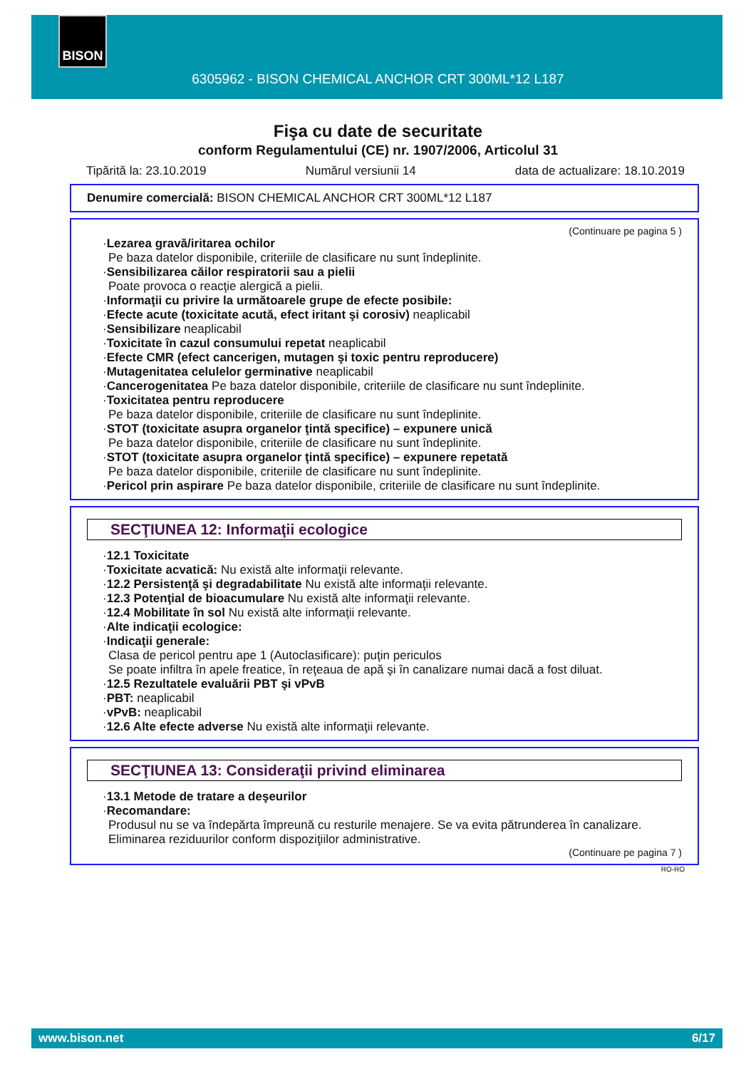BISON
6305962 - BISON CHEMICAL ANCHOR CRT 300ML*12 L187
Fişa cu date de securitate
conform Regulamentului (CE) nr. 1907/2006, Articolul 31
Tipărită la: 23.10.2019 Numărul versiunii 14 data de actualizare: 18.10.2019
Denumire comercială: BISON CHEMICAL ANCHOR CRT 300ML*12 L187
(Continuare pe pagina 5 )
·Lezarea gravă/iritarea ochilor
Pe baza datelor disponibile, criteriile de clasificare nu sunt îndeplinite.
·Sensibilizarea căilor respiratorii sau a pielii
Poate provoca o reacţie alergică a pielii.
·Informaţii cu privire la următoarele grupe de efecte posibile:
·Efecte acute (toxicitate acută, efect iritant şi corosiv) neaplicabil
·Sensibilizare neaplicabil
·Toxicitate în cazul consumului repetat neaplicabil
·Efecte CMR (efect cancerigen, mutagen şi toxic pentru reproducere)
·Mutagenitatea celulelor germinative neaplicabil
·Cancerogenitatea Pe baza datelor disponibile, criteriile de clasificare nu sunt îndeplinite.
·Toxicitatea pentru reproducere
Pe baza datelor disponibile, criteriile de clasificare nu sunt îndeplinite.
·STOT (toxicitate asupra organelor ţintă specifice) – expunere unică
Pe baza datelor disponibile, criteriile de clasificare nu sunt îndeplinite.
·STOT (toxicitate asupra organelor ţintă specifice) – expunere repetată
Pe baza datelor disponibile, criteriile de clasificare nu sunt îndeplinite.
·Pericol prin aspirare Pe baza datelor disponibile, criteriile de clasificare nu sunt îndeplinite.
SECŢIUNEA 12: Informaţii ecologice
·12.1 Toxicitate
·Toxicitate acvatică: Nu există alte informaţii relevante.
·12.2 Persistenţă şi degradabilitate Nu există alte informaţii relevante.
·12.3 Potenţial de bioacumulare Nu există alte informaţii relevante.
·12.4 Mobilitate în sol Nu există alte informaţii relevante.
·Alte indicaţii ecologice:
·Indicaţii generale:
Clasa de pericol pentru ape 1 (Autoclasificare): puţin periculos
Se poate infiltra în apele freatice, în reţeaua de apă şi în canalizare numai dacă a fost diluat.
·12.5 Rezultatele evaluării PBT şi vPvB
·PBT: neaplicabil
·vPvB: neaplicabil
·12.6 Alte efecte adverse Nu există alte informaţii relevante.
SECŢIUNEA 13: Consideraţii privind eliminarea
·13.1 Metode de tratare a deşeurilor
·Recomandare:
Produsul nu se va îndepărta împreună cu resturile menajere. Se va evita pătrunderea în canalizare.
Eliminarea reziduurilor conform dispoziţiilor administrative.
(Continuare pe pagina 7 )
RO-RO
www.bison.net 6/17